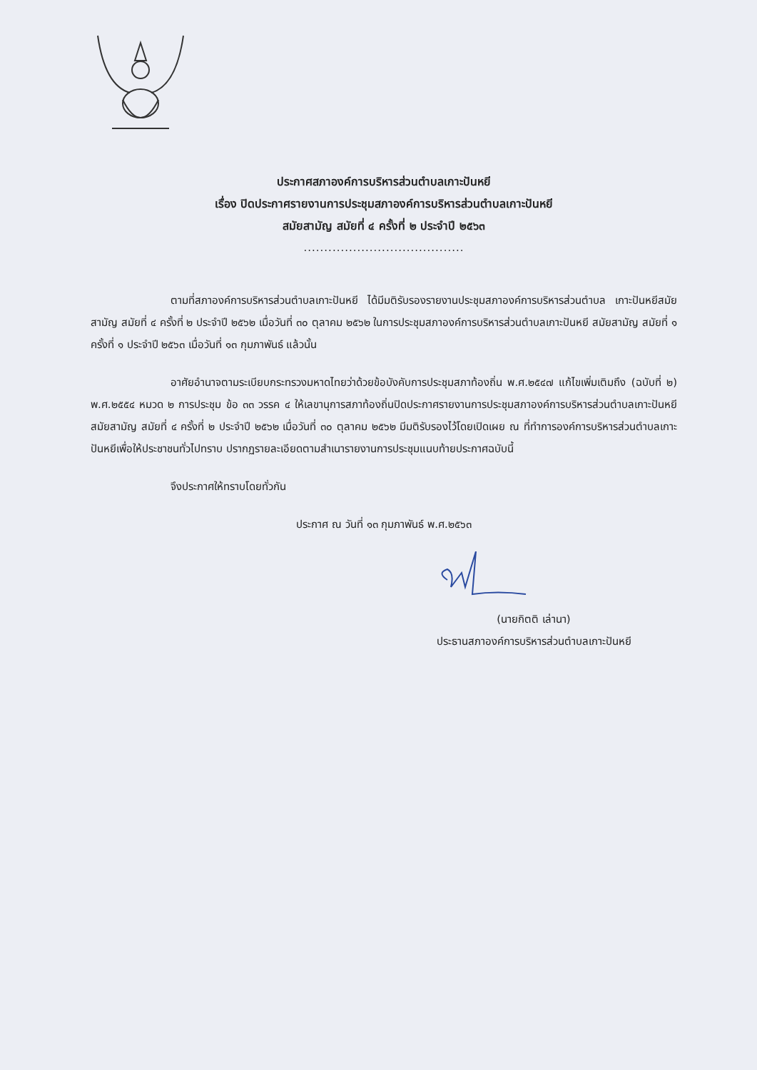ประกาศสภาองค์การบริหารส่วนตำบลเกาะปันหยี
เรื่อง ปิดประกาศรายงานการประชุมสภาองค์การบริหารส่วนตำบลเกาะปันหยี
สมัยสามัญ สมัยที่ ๔ ครั้งที่ ๒ ประจำปี ๒๕๖๓
.......................................
ตามที่สภาองค์การบริหารส่วนตำบลเกาะปันหยี ได้มีมติรับรองรายงานประชุมสภาองค์การบริหารส่วนตำบล เกาะปันหยีสมัยสามัญ สมัยที่ ๔ ครั้งที่ ๒ ประจำปี ๒๕๖๒ เมื่อวันที่ ๓๐ ตุลาคม ๒๕๖๒ ในการประชุมสภาองค์การบริหารส่วนตำบลเกาะปันหยี สมัยสามัญ สมัยที่ ๑ ครั้งที่ ๑ ประจำปี ๒๕๖๓ เมื่อวันที่ ๑๓ กุมภาพันธ์ แล้วนั้น
อาศัยอำนาจตามระเบียบกระทรวงมหาดไทยว่าด้วยข้อบังคับการประชุมสภาท้องถิ่น พ.ศ.๒๕๔๗ แก้ไขเพิ่มเติมถึง (ฉบับที่ ๒) พ.ศ.๒๕๕๔ หมวด ๒ การประชุม ข้อ ๓๓ วรรค ๔ ให้เลขานุการสภาท้องถิ่นปิดประกาศรายงานการประชุมสภาองค์การบริหารส่วนตำบลเกาะปันหยีสมัยสามัญ สมัยที่ ๔ ครั้งที่ ๒ ประจำปี ๒๕๖๒ เมื่อวันที่ ๓๐ ตุลาคม ๒๕๖๒ มีมติรับรองไว้โดยเปิดเผย ณ ที่ทำการองค์การบริหารส่วนตำบลเกาะปันหยีเพื่อให้ประชาชนทั่วไปทราบ ปรากฏรายละเอียดตามสำเนารายงานการประชุมแนบท้ายประกาศฉบับนี้
จึงประกาศให้ทราบโดยทั่วกัน
ประกาศ ณ วันที่ ๑๓ กุมภาพันธ์ พ.ศ.๒๕๖๓
(นายกิตติ เล่านา)
ประธานสภาองค์การบริหารส่วนตำบลเกาะปันหยี